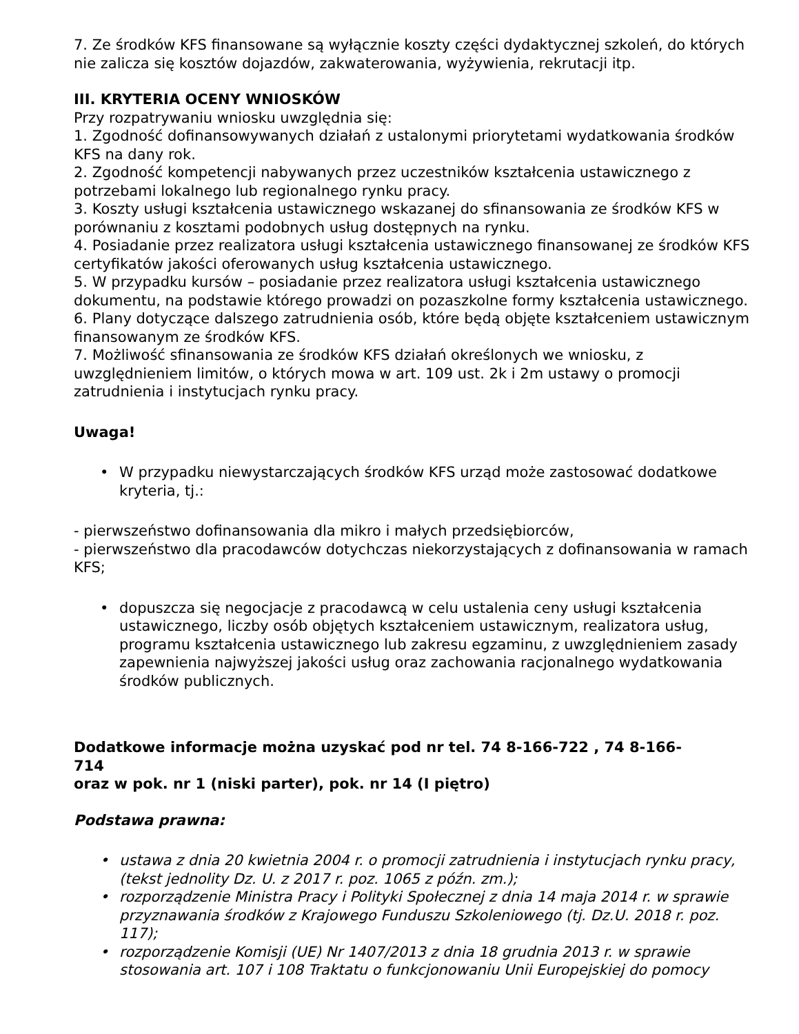7. Ze środków KFS finansowane są wyłącznie koszty części dydaktycznej szkoleń, do których nie zalicza się kosztów dojazdów, zakwaterowania, wyżywienia, rekrutacji itp.
III. KRYTERIA OCENY WNIOSKÓW
Przy rozpatrywaniu wniosku uwzględnia się:
1. Zgodność dofinansowywanych działań z ustalonymi priorytetami wydatkowania środków KFS na dany rok.
2. Zgodność kompetencji nabywanych przez uczestników kształcenia ustawicznego z potrzebami lokalnego lub regionalnego rynku pracy.
3. Koszty usługi kształcenia ustawicznego wskazanej do sfinansowania ze środków KFS w porównaniu z kosztami podobnych usług dostępnych na rynku.
4. Posiadanie przez realizatora usługi kształcenia ustawicznego finansowanej ze środków KFS certyfikatów jakości oferowanych usług kształcenia ustawicznego.
5. W przypadku kursów – posiadanie przez realizatora usługi kształcenia ustawicznego dokumentu, na podstawie którego prowadzi on pozaszkolne formy kształcenia ustawicznego.
6. Plany dotyczące dalszego zatrudnienia osób, które będą objęte kształceniem ustawicznym finansowanym ze środków KFS.
7. Możliwość sfinansowania ze środków KFS działań określonych we wniosku, z uwzględnieniem limitów, o których mowa w art. 109 ust. 2k i 2m ustawy o promocji zatrudnienia i instytucjach rynku pracy.
Uwaga!
• W przypadku niewystarczających środków KFS urząd może zastosować dodatkowe kryteria, tj.:
- pierwszeństwo dofinansowania dla mikro i małych przedsiębiorców,
- pierwszeństwo dla pracodawców dotychczas niekorzystających z dofinansowania w ramach KFS;
• dopuszcza się negocjacje z pracodawcą w celu ustalenia ceny usługi kształcenia ustawicznego, liczby osób objętych kształceniem ustawicznym, realizatora usług, programu kształcenia ustawicznego lub zakresu egzaminu, z uwzględnieniem zasady zapewnienia najwyższej jakości usług oraz zachowania racjonalnego wydatkowania środków publicznych.
Dodatkowe informacje można uzyskać pod nr tel. 74 8-166-722 , 74 8-166-714
oraz w pok. nr 1 (niski parter), pok. nr 14 (I piętro)
Podstawa prawna:
• ustawa z dnia 20 kwietnia 2004 r. o promocji zatrudnienia i instytucjach rynku pracy,
(tekst jednolity Dz. U. z 2017 r. poz. 1065 z późn. zm.);
• rozporządzenie Ministra Pracy i Polityki Społecznej z dnia 14 maja 2014 r. w sprawie przyznawania środków z Krajowego Funduszu Szkoleniowego (tj. Dz.U. 2018 r. poz. 117);
• rozporządzenie Komisji (UE) Nr 1407/2013 z dnia 18 grudnia 2013 r. w sprawie stosowania art. 107 i 108 Traktatu o funkcjonowaniu Unii Europejskiej do pomocy